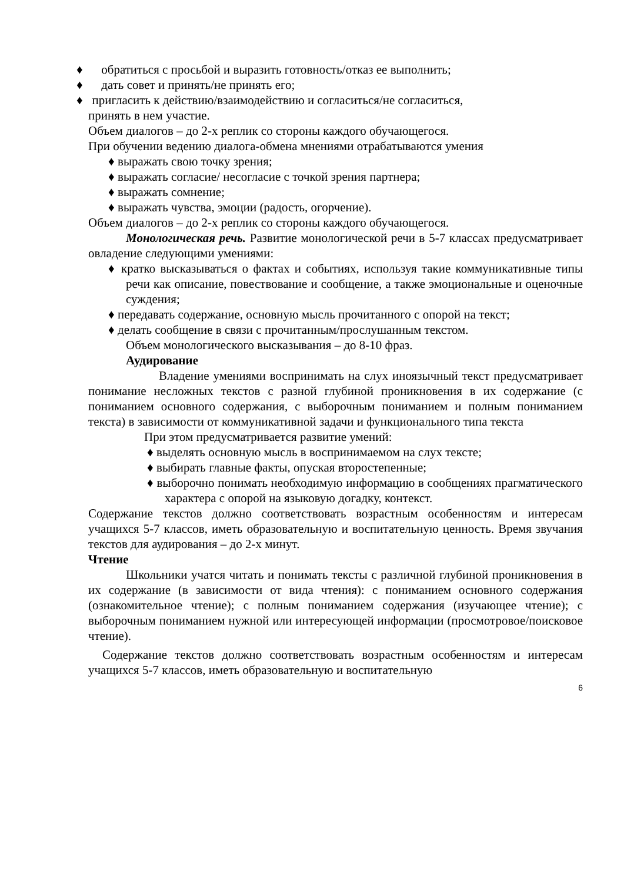♦ обратиться с просьбой и выразить готовность/отказ ее выполнить;
♦ дать совет и принять/не принять его;
♦ пригласить к действию/взаимодействию и согласиться/не согласиться,
принять в нем участие.
Объем диалогов – до 2-х реплик со стороны каждого обучающегося.
При обучении ведению диалога-обмена мнениями отрабатываются умения
♦ выражать свою точку зрения;
♦ выражать согласие/ несогласие с точкой зрения партнера;
♦ выражать сомнение;
♦ выражать чувства, эмоции (радость, огорчение).
Объем диалогов – до 2-х реплик со стороны каждого обучающегося.
Монологическая речь. Развитие монологической речи в 5-7 классах предусматривает овладение следующими умениями:
♦ кратко высказываться о фактах и событиях, используя такие коммуникативные типы речи как описание, повествование и сообщение, а также эмоциональные и оценочные суждения;
♦ передавать содержание, основную мысль прочитанного с опорой на текст;
♦ делать сообщение в связи с прочитанным/прослушанным текстом.
Объем монологического высказывания – до 8-10 фраз.
Аудирование
Владение умениями воспринимать на слух иноязычный текст предусматривает понимание несложных текстов с разной глубиной проникновения в их содержание (с пониманием основного содержания, с выборочным пониманием и полным пониманием текста) в зависимости от коммуникативной задачи и функционального типа текста
При этом предусматривается развитие умений:
♦ выделять основную мысль в воспринимаемом на слух тексте;
♦ выбирать главные факты, опуская второстепенные;
♦ выборочно понимать необходимую информацию в сообщениях прагматического характера с опорой на языковую догадку, контекст.
Содержание текстов должно соответствовать возрастным особенностям и интересам учащихся 5-7 классов, иметь образовательную и воспитательную ценность. Время звучания текстов для аудирования – до 2-х минут.
Чтение
Школьники учатся читать и понимать тексты с различной глубиной проникновения в их содержание (в зависимости от вида чтения): с пониманием основного содержания (ознакомительное чтение); с полным пониманием содержания (изучающее чтение); с выборочным пониманием нужной или интересующей информации (просмотровое/поисковое чтение).
Содержание текстов должно соответствовать возрастным особенностям и интересам учащихся 5-7 классов, иметь образовательную и воспитательную
6